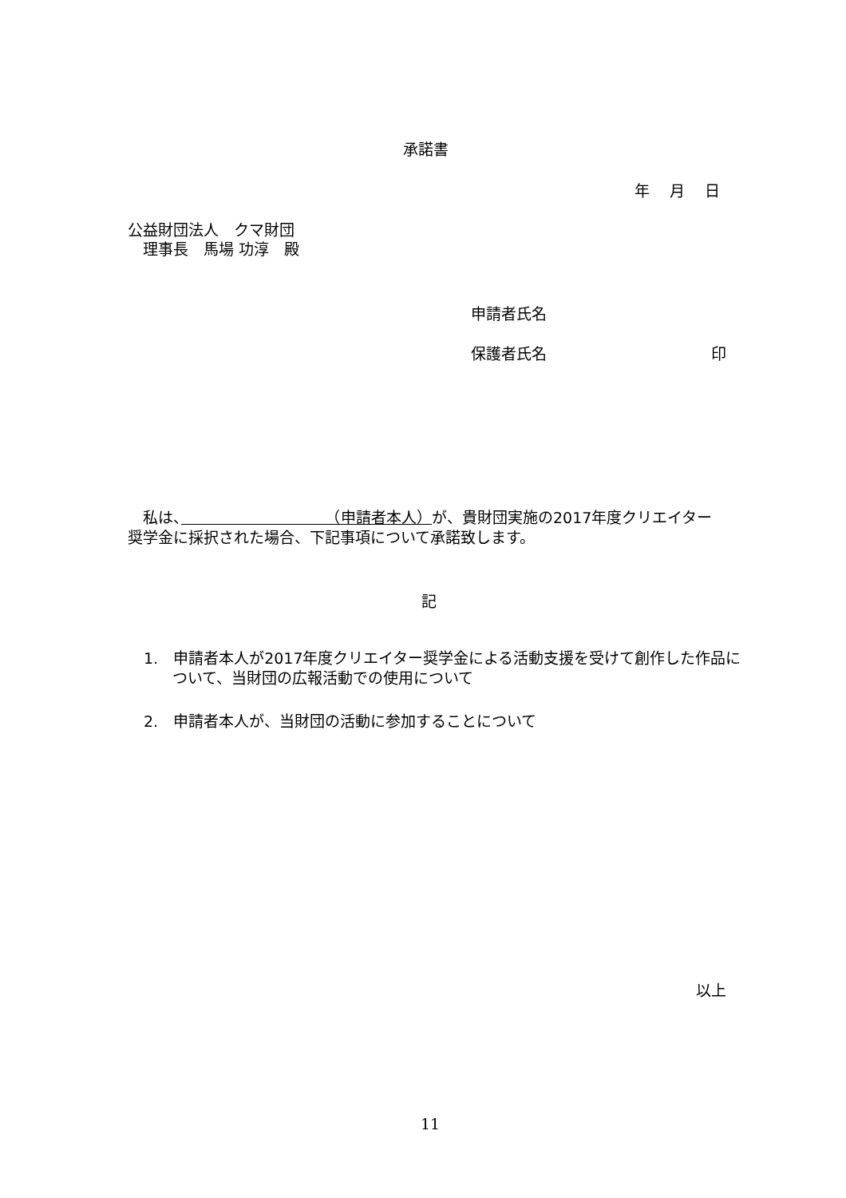承諾書
年　 月　 日
公益財団法人　クマ財団
　理事長　馬場 功淳　殿
申請者氏名
保護者氏名 印
　私は、　　　　　　　　　　（申請者本人）が、貴財団実施の2017年度クリエイター奨学金に採択された場合、下記事項について承諾致します。
記
1.　申請者本人が2017年度クリエイター奨学金による活動支援を受けて創作した作品について、当財団の広報活動での使用について
2.　申請者本人が、当財団の活動に参加することについて
以上
11